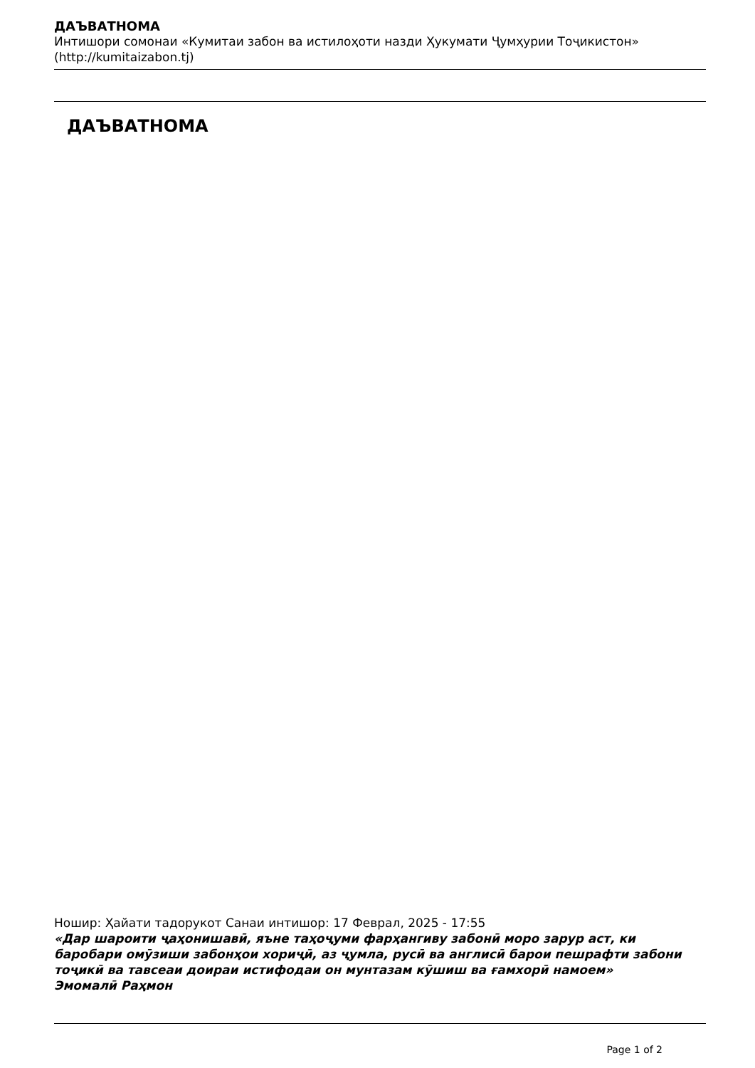ДАЪВАТНОМА
Интишори сомонаи «Кумитаи забон ва истилоҳоти назди Ҳукумати Ҷумҳурии Тоҷикистон» (http://kumitaizabon.tj)
ДАЪВАТНОМА
Ношир: Ҳайати тадорукот Санаи интишор: 17 Феврал, 2025 - 17:55
«Дар шароити ҷаҳонишавӣ, яъне таҳоҷуми фарҳангиву забонӣ моро зарур аст, ки баробари омӯзиши забонҳои хориҷӣ, аз ҷумла, русӣ ва англисӣ барои пешрафти забони тоҷикӣ ва тавсеаи доираи истифодаи он мунтазам кӯшиш ва ғамхорӣ намоем»
Эмомалӣ Раҳмон
Page 1 of 2